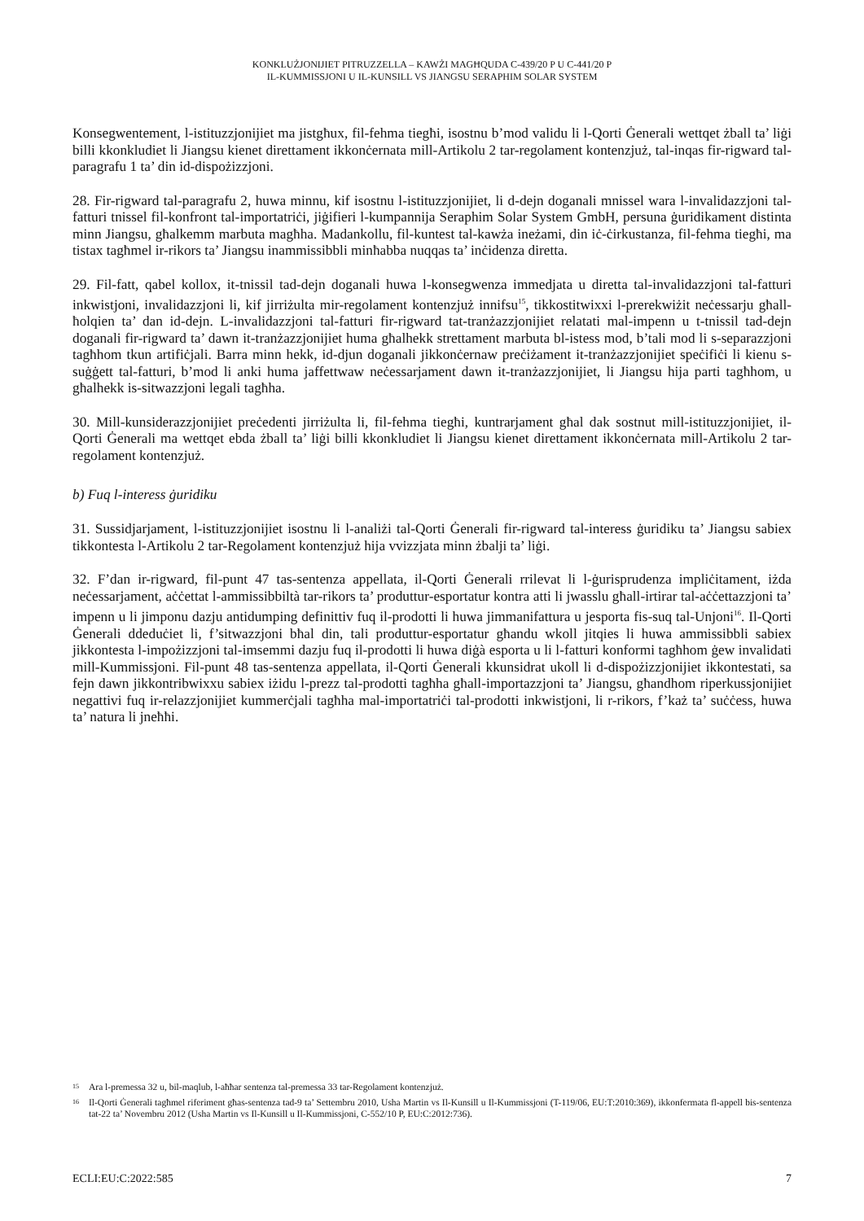KONKLUŻJONIJIET PITRUZZELLA – KAWŻI MAGĦQUDA C-439/20 P U C-441/20 P
IL-KUMMISSJONI U IL-KUNSILL VS JIANGSU SERAPHIM SOLAR SYSTEM
Konsegwentement, l-istituzzjonijiet ma jistgħux, fil-fehma tiegħi, isostnu b’mod validu li l-Qorti Ġenerali wettqet żball ta’ liġi billi kkonkludiet li Jiangsu kienet direttament ikkonċernata mill-Artikolu 2 tar-regolament kontenzjuż, tal-inqas fir-rigward tal-paragrafu 1 ta’ din id-dispożizzjoni.
28. Fir-rigward tal-paragrafu 2, huwa minnu, kif isostnu l-istituzzjonijiet, li d-dejn doganali mnissel wara l-invalidazzjoni tal-fatturi tnissel fil-konfront tal-importatriċi, jiġifieri l-kumpannija Seraphim Solar System GmbH, persuna ġuridikament distinta minn Jiangsu, għalkemm marbuta magħha. Madankollu, fil-kuntest tal-kawża ineżami, din iċ-ċirkustanza, fil-fehma tiegħi, ma tistax tagħmel ir-rikors ta’ Jiangsu inammissibbli minħabba nuqqas ta’ inċidenza diretta.
29. Fil-fatt, qabel kollox, it-tnissil tad-dejn doganali huwa l-konsegwenza immedjata u diretta tal-invalidazzjoni tal-fatturi inkwistjoni, invalidazzjoni li, kif jirriżulta mir-regolament kontenzjuż innifsu<sup>15</sup>, tikkostitwixxi l-prerekwiżit neċessarju għall-ħolqien ta’ dan id-dejn. L-invalidazzjoni tal-fatturi fir-rigward tat-tranżazzjonijiet relatati mal-impenn u t-tnissil tad-dejn doganali fir-rigward ta’ dawn it-tranżazzjonijiet huma għalhekk strettament marbuta bl-istess mod, b’tali mod li s-separazzjoni tagħhom tkun artifiċjali. Barra minn hekk, id-djun doganali jikkonċernaw preċiżament it-tranżazzjonijiet speċifiċi li kienu s-suġġett tal-fatturi, b’mod li anki huma jaffettwaw neċessarjament dawn it-tranżazzjonijiet, li Jiangsu hija parti tagħhom, u għalhekk is-sitwazzjoni legali tagħha.
30. Mill-kunsiderazzjonijiet preċedenti jirriżulta li, fil-fehma tiegħi, kuntrarjament għal dak sostnut mill-istituzzjonijiet, il-Qorti Ġenerali ma wettqet ebda żball ta’ liġi billi kkonkludiet li Jiangsu kienet direttament ikkonċernata mill-Artikolu 2 tar-regolament kontenzjuż.
b) Fuq l-interess ġuridiku
31. Sussidjarjament, l-istituzzjonijiet isostnu li l-analiżi tal-Qorti Ġenerali fir-rigward tal-interess ġuridiku ta’ Jiangsu sabiex tikkontesta l-Artikolu 2 tar-Regolament kontenzjuż hija vvizzjata minn żbalji ta’ liġi.
32. F’dan ir-rigward, fil-punt 47 tas-sentenza appellata, il-Qorti Ġenerali rrilevat li l-ġurisprudenza impliċitament, iżda neċessarjament, aċċettat l-ammissibbiltà tar-rikors ta’ produttur-esportatur kontra atti li jwasslu għall-irtirar tal-aċċettazzjoni ta’ impenn u li jimponu dazju antidumping definittiv fuq il-prodotti li huwa jimmanifattura u jesporta fis-suq tal-Unjoni<sup>16</sup>. Il-Qorti Ġenerali ddeduċiet li, f’sitwazzjoni bħal din, tali produttur-esportatur għandu wkoll jitqies li huwa ammissibbli sabiex jikkontesta l-impożizzjoni tal-imsemmi dazju fuq il-prodotti li huwa diġà esporta u li l-fatturi konformi tagħhom ġew invalidati mill-Kummissjoni. Fil-punt 48 tas-sentenza appellata, il-Qorti Ġenerali kkunsidrat ukoll li d-dispożizzjonijiet ikkontestati, sa fejn dawn jikkontribwixxu sabiex iżidu l-prezz tal-prodotti tagħha għall-importazzjoni ta’ Jiangsu, għandhom riperkussjonijiet negattivi fuq ir-relazzjonijiet kummerċjali tagħha mal-importatriċi tal-prodotti inkwistjoni, li r-rikors, f’każ ta’ suċċess, huwa ta’ natura li jneħħi.
15 Ara l-premessa 32 u, bil-maqlub, l-aħħar sentenza tal-premessa 33 tar-Regolament kontenzjuż.
16 Il-Qorti Ġenerali tagħmel riferiment għas-sentenza tad-9 ta’ Settembru 2010, Usha Martin vs Il-Kunsill u Il-Kummissjoni (T-119/06, EU:T:2010:369), ikkonfermata fl-appell bis-sentenza tat-22 ta’ Novembru 2012 (Usha Martin vs Il-Kunsill u Il-Kummissjoni, C-552/10 P, EU:C:2012:736).
ECLI:EU:C:2022:585 7